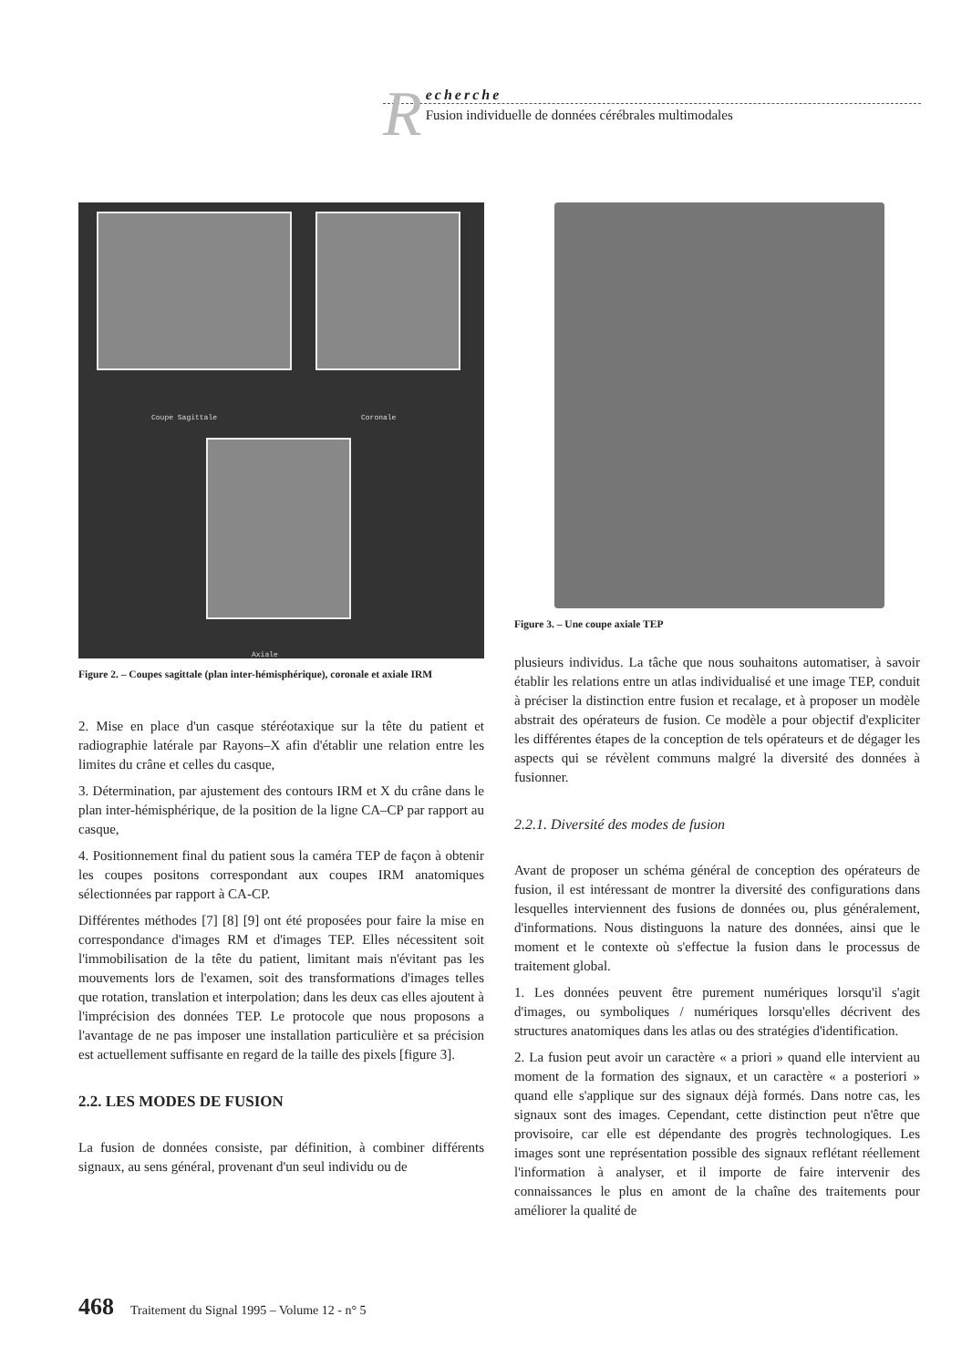R
echerche
Fusion individuelle de données cérébrales multimodales
Coupe Sagittale Coronale
Axiale
Figure 2. – Coupes sagittale (plan inter-hémisphérique), coronale et axiale IRM
2. Mise en place d'un casque stéréotaxique sur la tête du patient et radiographie latérale par Rayons–X afin d'établir une relation entre les limites du crâne et celles du casque,
3. Détermination, par ajustement des contours IRM et X du crâne dans le plan inter-hémisphérique, de la position de la ligne CA–CP par rapport au casque,
4. Positionnement final du patient sous la caméra TEP de façon à obtenir les coupes positons correspondant aux coupes IRM anatomiques sélectionnées par rapport à CA-CP.
Différentes méthodes [7] [8] [9] ont été proposées pour faire la mise en correspondance d'images RM et d'images TEP. Elles nécessitent soit l'immobilisation de la tête du patient, limitant mais n'évitant pas les mouvements lors de l'examen, soit des transformations d'images telles que rotation, translation et interpolation; dans les deux cas elles ajoutent à l'imprécision des données TEP. Le protocole que nous proposons a l'avantage de ne pas imposer une installation particulière et sa précision est actuellement suffisante en regard de la taille des pixels [figure 3].
2.2. LES MODES DE FUSION
La fusion de données consiste, par définition, à combiner différents signaux, au sens général, provenant d'un seul individu ou de
Figure 3. – Une coupe axiale TEP
plusieurs individus. La tâche que nous souhaitons automatiser, à savoir établir les relations entre un atlas individualisé et une image TEP, conduit à préciser la distinction entre fusion et recalage, et à proposer un modèle abstrait des opérateurs de fusion. Ce modèle a pour objectif d'expliciter les différentes étapes de la conception de tels opérateurs et de dégager les aspects qui se révèlent communs malgré la diversité des données à fusionner.
2.2.1. Diversité des modes de fusion
Avant de proposer un schéma général de conception des opérateurs de fusion, il est intéressant de montrer la diversité des configurations dans lesquelles interviennent des fusions de données ou, plus généralement, d'informations. Nous distinguons la nature des données, ainsi que le moment et le contexte où s'effectue la fusion dans le processus de traitement global.
1. Les données peuvent être purement numériques lorsqu'il s'agit d'images, ou symboliques / numériques lorsqu'elles décrivent des structures anatomiques dans les atlas ou des stratégies d'identification.
2. La fusion peut avoir un caractère « a priori » quand elle intervient au moment de la formation des signaux, et un caractère « a posteriori » quand elle s'applique sur des signaux déjà formés. Dans notre cas, les signaux sont des images. Cependant, cette distinction peut n'être que provisoire, car elle est dépendante des progrès technologiques. Les images sont une représentation possible des signaux reflétant réellement l'information à analyser, et il importe de faire intervenir des connaissances le plus en amont de la chaîne des traitements pour améliorer la qualité de
468 Traitement du Signal 1995 – Volume 12 - n° 5